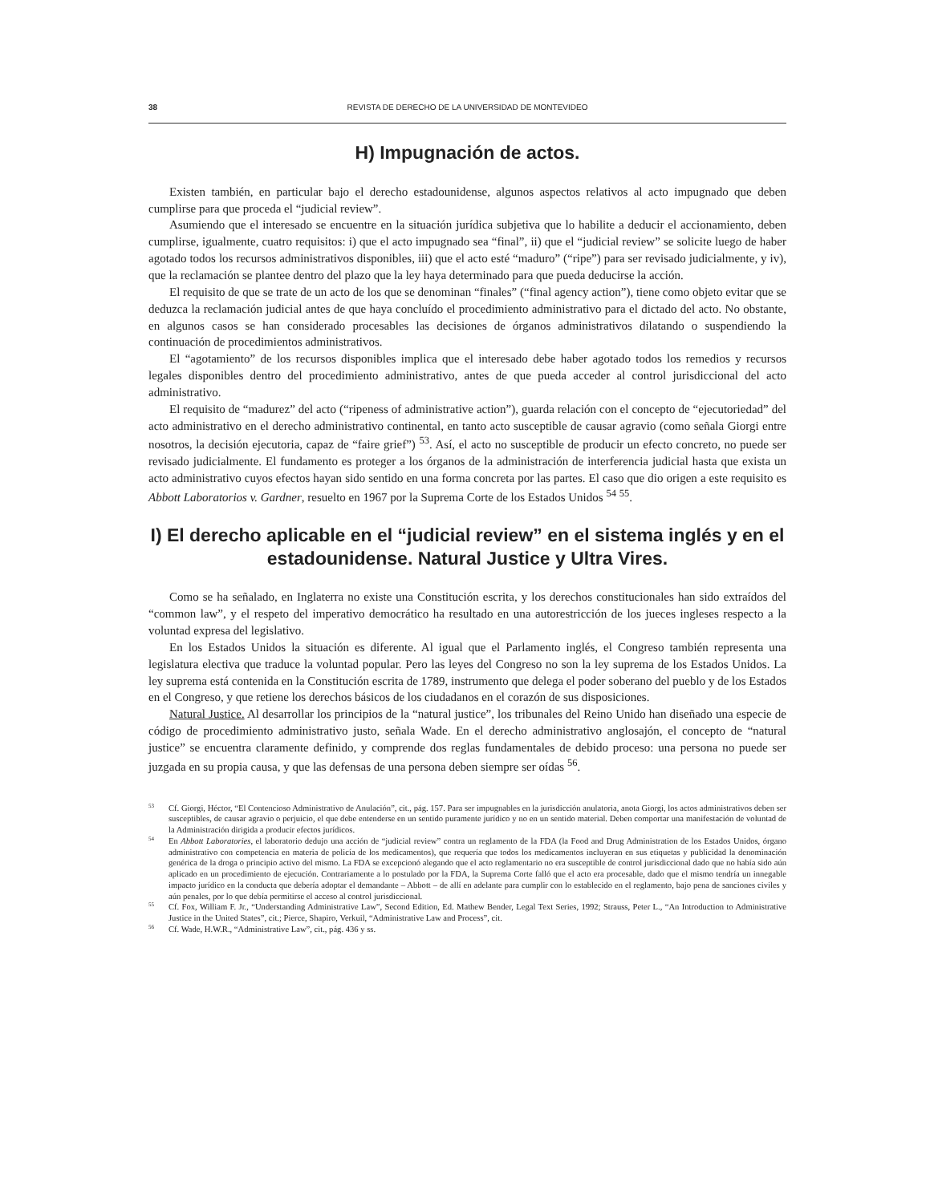38 REVISTA DE DERECHO DE LA UNIVERSIDAD DE MONTEVIDEO
H) Impugnación de actos.
Existen también, en particular bajo el derecho estadounidense, algunos aspectos relativos al acto impugnado que deben cumplirse para que proceda el “judicial review”.
Asumiendo que el interesado se encuentre en la situación jurídica subjetiva que lo habilite a deducir el accionamiento, deben cumplirse, igualmente, cuatro requisitos: i) que el acto impugnado sea “final”, ii) que el “judicial review” se solicite luego de haber agotado todos los recursos administrativos disponibles, iii) que el acto esté “maduro” (“ripe”) para ser revisado judicialmente, y iv), que la reclamación se plantee dentro del plazo que la ley haya determinado para que pueda deducirse la acción.
El requisito de que se trate de un acto de los que se denominan “finales” (“final agency action”), tiene como objeto evitar que se deduzca la reclamación judicial antes de que haya concluído el procedimiento administrativo para el dictado del acto. No obstante, en algunos casos se han considerado procesables las decisiones de órganos administrativos dilatando o suspendiendo la continuación de procedimientos administrativos.
El “agotamiento” de los recursos disponibles implica que el interesado debe haber agotado todos los remedios y recursos legales disponibles dentro del procedimiento administrativo, antes de que pueda acceder al control jurisdiccional del acto administrativo.
El requisito de “madurez” del acto (“ripeness of administrative action”), guarda relación con el concepto de “ejecutoriedad” del acto administrativo en el derecho administrativo continental, en tanto acto susceptible de causar agravio (como señala Giorgi entre nosotros, la decisión ejecutoria, capaz de “faire grief”) <sup>53</sup>. Así, el acto no susceptible de producir un efecto concreto, no puede ser revisado judicialmente. El fundamento es proteger a los órganos de la administración de interferencia judicial hasta que exista un acto administrativo cuyos efectos hayan sido sentido en una forma concreta por las partes. El caso que dio origen a este requisito es Abbott Laboratorios v. Gardner, resuelto en 1967 por la Suprema Corte de los Estados Unidos <sup>54</sup> <sup>55</sup>.
I) El derecho aplicable en el “judicial review” en el sistema inglés y en el estadounidense. Natural Justice y Ultra Vires.
Como se ha señalado, en Inglaterra no existe una Constitución escrita, y los derechos constitucionales han sido extraídos del “common law”, y el respeto del imperativo democrático ha resultado en una autorestricción de los jueces ingleses respecto a la voluntad expresa del legislativo.
En los Estados Unidos la situación es diferente. Al igual que el Parlamento inglés, el Congreso también representa una legislatura electiva que traduce la voluntad popular. Pero las leyes del Congreso no son la ley suprema de los Estados Unidos. La ley suprema está contenida en la Constitución escrita de 1789, instrumento que delega el poder soberano del pueblo y de los Estados en el Congreso, y que retiene los derechos básicos de los ciudadanos en el corazón de sus disposiciones.
Natural Justice. Al desarrollar los principios de la “natural justice”, los tribunales del Reino Unido han diseñado una especie de código de procedimiento administrativo justo, señala Wade. En el derecho administrativo anglosajón, el concepto de “natural justice” se encuentra claramente definido, y comprende dos reglas fundamentales de debido proceso: una persona no puede ser juzgada en su propia causa, y que las defensas de una persona deben siempre ser oídas <sup>56</sup>.
<sup>53</sup> Cf. Giorgi, Héctor, “El Contencioso Administrativo de Anulación”, cit., pág. 157. Para ser impugnables en la jurisdicción anulatoria, anota Giorgi, los actos administrativos deben ser susceptibles, de causar agravio o perjuicio, el que debe entenderse en un sentido puramente jurídico y no en un sentido material. Deben comportar una manifestación de voluntad de la Administración dirigida a producir efectos jurídicos.
<sup>54</sup> En Abbott Laboratories, el laboratorio dedujo una acción de “judicial review” contra un reglamento de la FDA (la Food and Drug Administration de los Estados Unidos, órgano administrativo con competencia en materia de policía de los medicamentos), que requería que todos los medicamentos incluyeran en sus etiquetas y publicidad la denominación genérica de la droga o principio activo del mismo. La FDA se excepcionó alegando que el acto reglamentario no era susceptible de control jurisdiccional dado que no había sido aún aplicado en un procedimiento de ejecución. Contrariamente a lo postulado por la FDA, la Suprema Corte falló que el acto era procesable, dado que el mismo tendría un innegable impacto jurídico en la conducta que debería adoptar el demandante – Abbott – de allí en adelante para cumplir con lo establecido en el reglamento, bajo pena de sanciones civiles y aún penales, por lo que debía permitirse el acceso al control jurisdiccional.
<sup>55</sup> Cf. Fox, William F. Jr., “Understanding Administrative Law”, Second Edition, Ed. Mathew Bender, Legal Text Series, 1992; Strauss, Peter L., “An Introduction to Administrative Justice in the United States”, cit.; Pierce, Shapiro, Verkuil, “Administrative Law and Process”, cit.
<sup>56</sup> Cf. Wade, H.W.R., “Administrative Law”, cit., pág. 436 y ss.